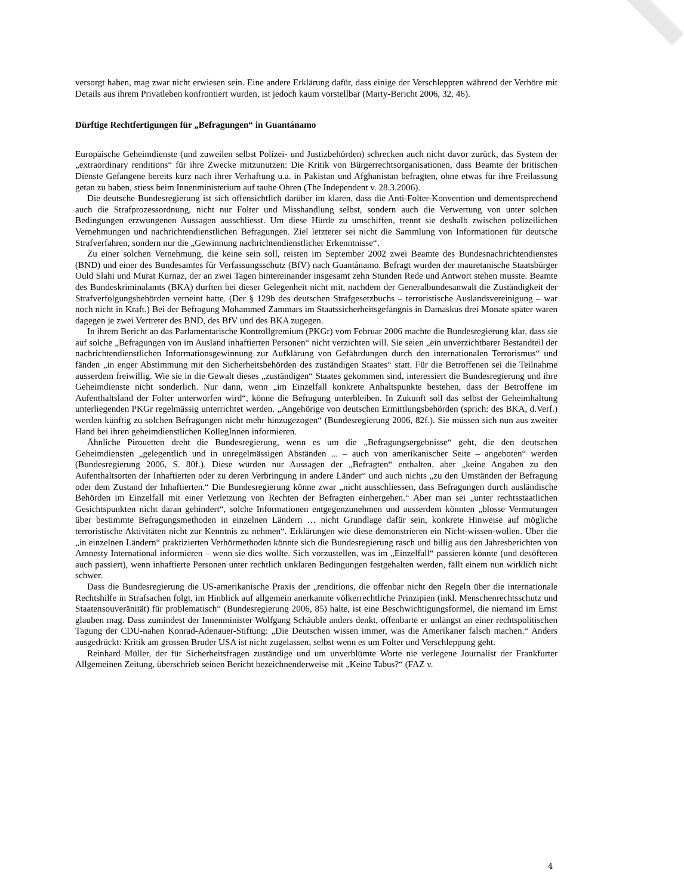versorgt haben, mag zwar nicht erwiesen sein. Eine andere Erklärung dafür, dass einige der Verschleppten während der Verhöre mit Details aus ihrem Privatleben konfrontiert wurden, ist jedoch kaum vorstellbar (Marty-Bericht 2006, 32, 46).
Dürftige Rechtfertigungen für „Befragungen“ in Guantánamo
Europäische Geheimdienste (und zuweilen selbst Polizei- und Justizbehörden) schrecken auch nicht davor zurück, das System der „extraordinary renditions“ für ihre Zwecke mitzunutzen: Die Kritik von Bürgerrechtsorganisationen, dass Beamte der britischen Dienste Gefangene bereits kurz nach ihrer Verhaftung u.a. in Pakistan und Afghanistan befragten, ohne etwas für ihre Freilassung getan zu haben, stiess beim Innenministerium auf taube Ohren (The Independent v. 28.3.2006).
Die deutsche Bundesregierung ist sich offensichtlich darüber im klaren, dass die Anti-Folter-Konvention und dementsprechend auch die Strafprozessordnung, nicht nur Folter und Misshandlung selbst, sondern auch die Verwertung von unter solchen Bedingungen erzwungenen Aussagen ausschliesst. Um diese Hürde zu umschiffen, trennt sie deshalb zwischen polizeilichen Vernehmungen und nachrichtendienstlichen Befragungen. Ziel letzterer sei nicht die Sammlung von Informationen für deutsche Strafverfahren, sondern nur die „Gewinnung nachrichtendienstlicher Erkenntnisse“.
Zu einer solchen Vernehmung, die keine sein soll, reisten im September 2002 zwei Beamte des Bundesnachrichtendienstes (BND) und einer des Bundesamtes für Verfassungsschutz (BfV) nach Guantánamo. Befragt wurden der mauretanische Staatsbürger Ould Slahi und Murat Kurnaz, der an zwei Tagen hintereinander insgesamt zehn Stunden Rede und Antwort stehen musste. Beamte des Bundeskriminalamts (BKA) durften bei dieser Gelegenheit nicht mit, nachdem der Generalbundesanwalt die Zuständigkeit der Strafverfolgungsbehörden verneint hatte. (Der § 129b des deutschen Strafgesetzbuchs – terroristische Auslandsvereinigung – war noch nicht in Kraft.) Bei der Befragung Mohammed Zammars im Staatssicherheitsgefängnis in Damaskus drei Monate später waren dagegen je zwei Vertreter des BND, des BfV und des BKA zugegen.
In ihrem Bericht an das Parlamentarische Kontrollgremium (PKGr) vom Februar 2006 machte die Bundesregierung klar, dass sie auf solche „Befragungen von im Ausland inhaftierten Personen“ nicht verzichten will. Sie seien „ein unverzichtbarer Bestandteil der nachrichtendienstlichen Informationsgewinnung zur Aufklärung von Gefährdungen durch den internationalen Terrorismus“ und fänden „in enger Abstimmung mit den Sicherheitsbehörden des zuständigen Staates“ statt. Für die Betroffenen sei die Teilnahme ausserdem freiwillig. Wie sie in die Gewalt dieses „zuständigen“ Staates gekommen sind, interessiert die Bundesregierung und ihre Geheimdienste nicht sonderlich. Nur dann, wenn „im Einzelfall konkrete Anhaltspunkte bestehen, dass der Betroffene im Aufenthaltsland der Folter unterworfen wird“, könne die Befragung unterbleiben. In Zukunft soll das selbst der Geheimhaltung unterliegenden PKGr regelmässig unterrichtet werden. „Angehörige von deutschen Ermittlungsbehörden (sprich: des BKA, d.Verf.) werden künftig zu solchen Befragungen nicht mehr hinzugezogen“ (Bundesregierung 2006, 82f.). Sie müssen sich nun aus zweiter Hand bei ihren geheimdienstlichen KollegInnen informieren.
Ähnliche Pirouetten dreht die Bundesregierung, wenn es um die „Befragungsergebnisse“ geht, die den deutschen Geheimdiensten „gelegentlich und in unregelmässigen Abständen ... – auch von amerikanischer Seite – angeboten“ werden (Bundesregierung 2006, S. 80f.). Diese würden nur Aussagen der „Befragten“ enthalten, aber „keine Angaben zu den Aufenthaltsorten der Inhaftierten oder zu deren Verbringung in andere Länder“ und auch nichts „zu den Umständen der Befragung oder dem Zustand der Inhaftierten.“ Die Bundesregierung könne zwar „nicht ausschliessen, dass Befragungen durch ausländische Behörden im Einzelfall mit einer Verletzung von Rechten der Befragten einhergehen.“ Aber man sei „unter rechtsstaatlichen Gesichtspunkten nicht daran gehindert“, solche Informationen entgegenzunehmen und ausserdem könnten „blosse Vermutungen über bestimmte Befragungsmethoden in einzelnen Ländern … nicht Grundlage dafür sein, konkrete Hinweise auf mögliche terroristische Aktivitäten nicht zur Kenntnis zu nehmen“. Erklärungen wie diese demonstrieren ein Nicht-wissen-wollen. Über die „in einzelnen Ländern“ praktizierten Verhörmethoden könnte sich die Bundesregierung rasch und billig aus den Jahresberichten von Amnesty International informieren – wenn sie dies wollte. Sich vorzustellen, was im „Einzelfall“ passieren könnte (und desöfteren auch passiert), wenn inhaftierte Personen unter rechtlich unklaren Bedingungen festgehalten werden, fällt einem nun wirklich nicht schwer.
Dass die Bundesregierung die US-amerikanische Praxis der „renditions, die offenbar nicht den Regeln über die internationale Rechtshilfe in Strafsachen folgt, im Hinblick auf allgemein anerkannte völkerrechtliche Prinzipien (inkl. Menschenrechtsschutz und Staatensouveränität) für problematisch“ (Bundesregierung 2006, 85) halte, ist eine Beschwichtigungsformel, die niemand im Ernst glauben mag. Dass zumindest der Innenminister Wolfgang Schäuble anders denkt, offenbarte er unlängst an einer rechtspolitischen Tagung der CDU-nahen Konrad-Adenauer-Stiftung: „Die Deutschen wissen immer, was die Amerikaner falsch machen.“ Anders ausgedrückt: Kritik am grossen Bruder USA ist nicht zugelassen, selbst wenn es um Folter und Verschleppung geht.
Reinhard Müller, der für Sicherheitsfragen zuständige und um unverblümte Worte nie verlegene Journalist der Frankfurter Allgemeinen Zeitung, überschrieb seinen Bericht bezeichnenderweise mit „Keine Tabus?“ (FAZ v.
4